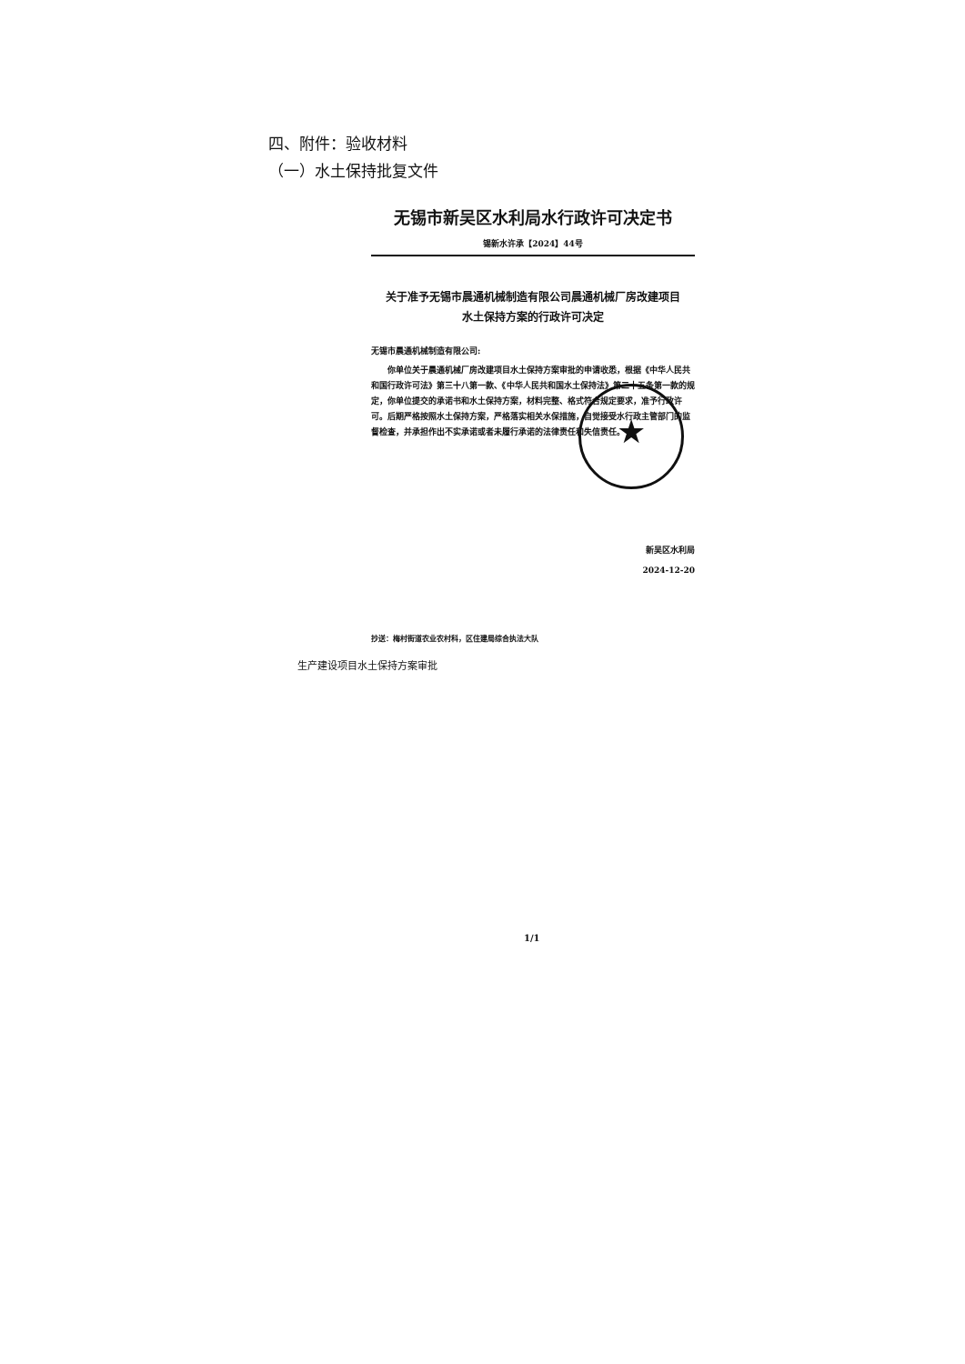四、附件：验收材料
（一）水土保持批复文件
无锡市新吴区水利局水行政许可决定书
锡新水许承【2024】44号
关于准予无锡市晨通机械制造有限公司晨通机械厂房改建项目
水土保持方案的行政许可决定
无锡市晨通机械制造有限公司:
你单位关于晨通机械厂房改建项目水土保持方案审批的申请收悉，根据《中华人民共和国行政许可法》第三十八第一款、《中华人民共和国水土保持法》第二十五条第一款的规定，你单位提交的承诺书和水土保持方案，材料完整、格式符合规定要求，准予行政许可。后期严格按照水土保持方案，严格落实相关水保措施，自觉接受水行政主管部门的监督检查，并承担作出不实承诺或者未履行承诺的法律责任和失信责任。
新吴区水利局
2024-12-20
抄送：梅村街道农业农村科，区住建局综合执法大队
★
生产建设项目水土保持方案审批
1/1